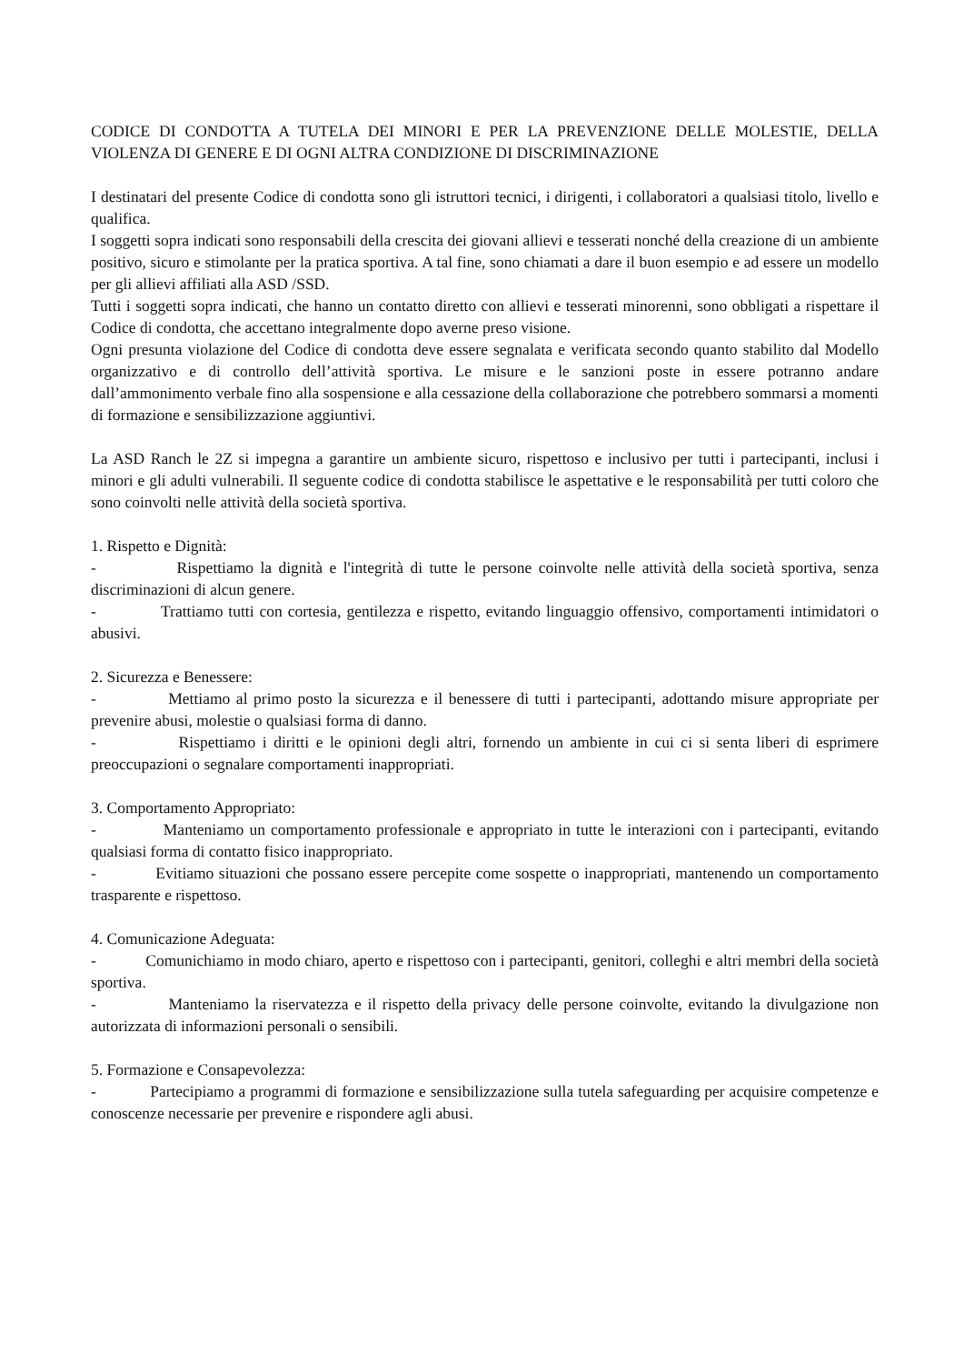CODICE DI CONDOTTA A TUTELA DEI MINORI E PER LA PREVENZIONE DELLE MOLESTIE, DELLA VIOLENZA DI GENERE E DI OGNI ALTRA CONDIZIONE DI DISCRIMINAZIONE
I destinatari del presente Codice di condotta sono gli istruttori tecnici, i dirigenti, i collaboratori a qualsiasi titolo, livello e qualifica.
I soggetti sopra indicati sono responsabili della crescita dei giovani allievi e tesserati nonché della creazione di un ambiente positivo, sicuro e stimolante per la pratica sportiva. A tal fine, sono chiamati a dare il buon esempio e ad essere un modello per gli allievi affiliati alla ASD /SSD.
Tutti i soggetti sopra indicati, che hanno un contatto diretto con allievi e tesserati minorenni, sono obbligati a rispettare il Codice di condotta, che accettano integralmente dopo averne preso visione.
Ogni presunta violazione del Codice di condotta deve essere segnalata e verificata secondo quanto stabilito dal Modello organizzativo e di controllo dell’attività sportiva. Le misure e le sanzioni poste in essere potranno andare dall’ammonimento verbale fino alla sospensione e alla cessazione della collaborazione che potrebbero sommarsi a momenti di formazione e sensibilizzazione aggiuntivi.
La ASD Ranch le 2Z si impegna a garantire un ambiente sicuro, rispettoso e inclusivo per tutti i partecipanti, inclusi i minori e gli adulti vulnerabili. Il seguente codice di condotta stabilisce le aspettative e le responsabilità per tutti coloro che sono coinvolti nelle attività della società sportiva.
1. Rispetto e Dignità:
- Rispettiamo la dignità e l'integrità di tutte le persone coinvolte nelle attività della società sportiva, senza discriminazioni di alcun genere.
- Trattiamo tutti con cortesia, gentilezza e rispetto, evitando linguaggio offensivo, comportamenti intimidatori o abusivi.
2. Sicurezza e Benessere:
- Mettiamo al primo posto la sicurezza e il benessere di tutti i partecipanti, adottando misure appropriate per prevenire abusi, molestie o qualsiasi forma di danno.
- Rispettiamo i diritti e le opinioni degli altri, fornendo un ambiente in cui ci si senta liberi di esprimere preoccupazioni o segnalare comportamenti inappropriati.
3. Comportamento Appropriato:
- Manteniamo un comportamento professionale e appropriato in tutte le interazioni con i partecipanti, evitando qualsiasi forma di contatto fisico inappropriato.
- Evitiamo situazioni che possano essere percepite come sospette o inappropriati, mantenendo un comportamento trasparente e rispettoso.
4. Comunicazione Adeguata:
- Comunichiamo in modo chiaro, aperto e rispettoso con i partecipanti, genitori, colleghi e altri membri della società sportiva.
- Manteniamo la riservatezza e il rispetto della privacy delle persone coinvolte, evitando la divulgazione non autorizzata di informazioni personali o sensibili.
5. Formazione e Consapevolezza:
- Partecipiamo a programmi di formazione e sensibilizzazione sulla tutela safeguarding per acquisire competenze e conoscenze necessarie per prevenire e rispondere agli abusi.